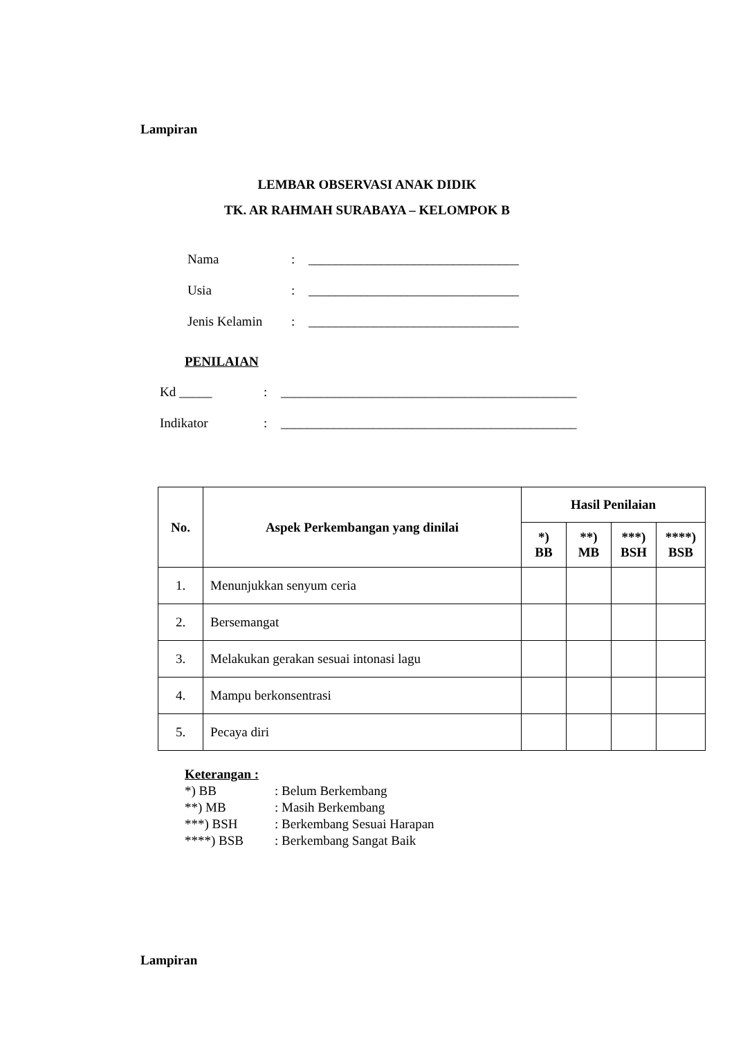Lampiran
LEMBAR OBSERVASI ANAK DIDIK
TK. AR RAHMAH SURABAYA – KELOMPOK B
Nama: ________________________________
Usia: ________________________________
Jenis Kelamin: ________________________________
PENILAIAN
Kd _____: _____________________________________________
Indikator: _____________________________________________
| No. | Aspek Perkembangan yang dinilai | Hasil Penilaian | | | |
| --- | --- | --- | --- | --- | --- |
| | | *) BB | **) MB | ***) BSH | ****) BSB |
| 1. | Menunjukkan senyum ceria | | | | |
| 2. | Bersemangat | | | | |
| 3. | Melakukan gerakan sesuai intonasi lagu | | | | |
| 4. | Mampu berkonsentrasi | | | | |
| 5. | Pecaya diri | | | | |
Keterangan :
*) BB: Belum Berkembang
**) MB: Masih Berkembang
***) BSH: Berkembang Sesuai Harapan
****) BSB: Berkembang Sangat Baik
Lampiran